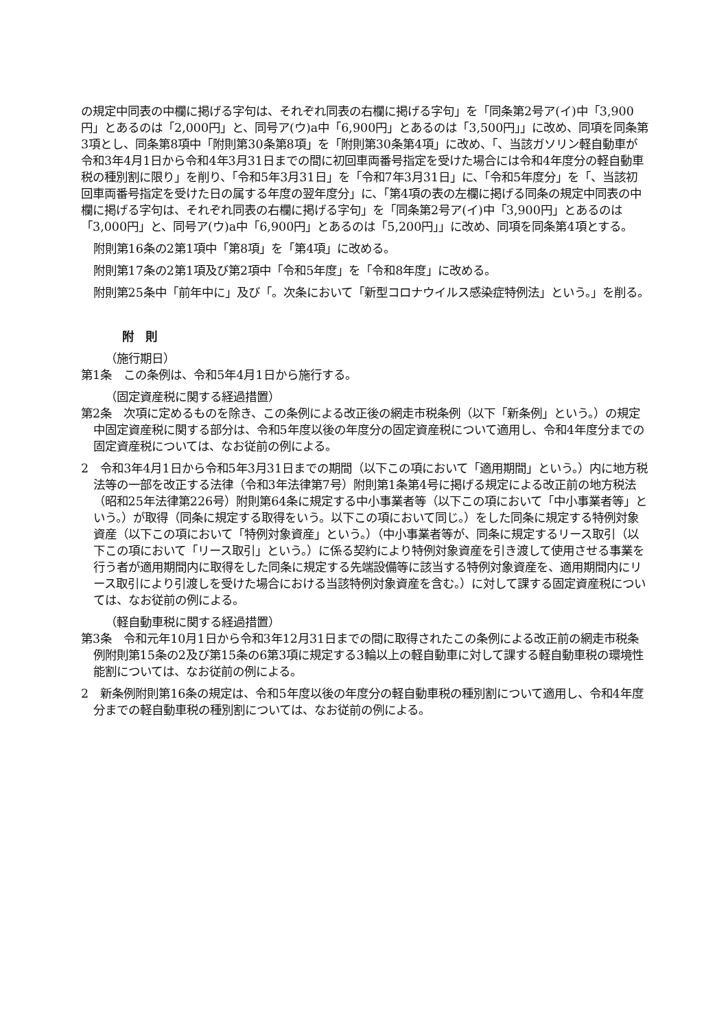の規定中同表の中欄に掲げる字句は、それぞれ同表の右欄に掲げる字句」を「同条第2号ア(イ)中「3,900円」とあるのは「2,000円」と、同号ア(ウ)a中「6,900円」とあるのは「3,500円」」に改め、同項を同条第3項とし、同条第8項中「附則第30条第8項」を「附則第30条第4項」に改め、「、当該ガソリン軽自動車が令和3年4月1日から令和4年3月31日までの間に初回車両番号指定を受けた場合には令和4年度分の軽自動車税の種別割に限り」を削り、「令和5年3月31日」を「令和7年3月31日」に、「令和5年度分」を「、当該初回車両番号指定を受けた日の属する年度の翌年度分」に、「第4項の表の左欄に掲げる同条の規定中同表の中欄に掲げる字句は、それぞれ同表の右欄に掲げる字句」を「同条第2号ア(イ)中「3,900円」とあるのは「3,000円」と、同号ア(ウ)a中「6,900円」とあるのは「5,200円」」に改め、同項を同条第4項とする。
附則第16条の2第1項中「第8項」を「第4項」に改める。
附則第17条の2第1項及び第2項中「令和5年度」を「令和8年度」に改める。
附則第25条中「前年中に」及び「。次条において「新型コロナウイルス感染症特例法」という。」を削る。
附　則
（施行期日）
第1条　この条例は、令和5年4月1日から施行する。
（固定資産税に関する経過措置）
第2条　次項に定めるものを除き、この条例による改正後の網走市税条例（以下「新条例」という。）の規定中固定資産税に関する部分は、令和5年度以後の年度分の固定資産税について適用し、令和4年度分までの固定資産税については、なお従前の例による。
2　令和3年4月1日から令和5年3月31日までの期間（以下この項において「適用期間」という。）内に地方税法等の一部を改正する法律（令和3年法律第7号）附則第1条第4号に掲げる規定による改正前の地方税法（昭和25年法律第226号）附則第64条に規定する中小事業者等（以下この項において「中小事業者等」という。）が取得（同条に規定する取得をいう。以下この項において同じ。）をした同条に規定する特例対象資産（以下この項において「特例対象資産」という。）（中小事業者等が、同条に規定するリース取引（以下この項において「リース取引」という。）に係る契約により特例対象資産を引き渡して使用させる事業を行う者が適用期間内に取得をした同条に規定する先端設備等に該当する特例対象資産を、適用期間内にリース取引により引渡しを受けた場合における当該特例対象資産を含む。）に対して課する固定資産税については、なお従前の例による。
（軽自動車税に関する経過措置）
第3条　令和元年10月1日から令和3年12月31日までの間に取得されたこの条例による改正前の網走市税条例附則第15条の2及び第15条の6第3項に規定する3輪以上の軽自動車に対して課する軽自動車税の環境性能割については、なお従前の例による。
2　新条例附則第16条の規定は、令和5年度以後の年度分の軽自動車税の種別割について適用し、令和4年度分までの軽自動車税の種別割については、なお従前の例による。